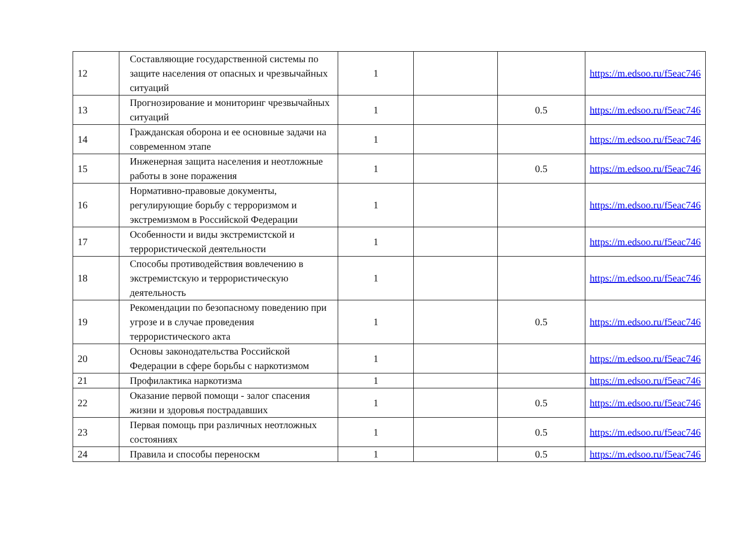| 12 | Составляющие государственной системы по защите населения от опасных и чрезвычайных ситуаций | 1 | | | https://m.edsoo.ru/f5eac746 |
| 13 | Прогнозирование и мониторинг чрезвычайных ситуаций | 1 | | 0.5 | https://m.edsoo.ru/f5eac746 |
| 14 | Гражданская оборона и ее основные задачи на современном этапе | 1 | | | https://m.edsoo.ru/f5eac746 |
| 15 | Инженерная защита населения и неотложные работы в зоне поражения | 1 | | 0.5 | https://m.edsoo.ru/f5eac746 |
| 16 | Нормативно-правовые документы, регулирующие борьбу с терроризмом и экстремизмом в Российской Федерации | 1 | | | https://m.edsoo.ru/f5eac746 |
| 17 | Особенности и виды экстремистской и террористической деятельности | 1 | | | https://m.edsoo.ru/f5eac746 |
| 18 | Способы противодействия вовлечению в экстремистскую и террористическую деятельность | 1 | | | https://m.edsoo.ru/f5eac746 |
| 19 | Рекомендации по безопасному поведению при угрозе и в случае проведения террористического акта | 1 | | 0.5 | https://m.edsoo.ru/f5eac746 |
| 20 | Основы законодательства Российской Федерации в сфере борьбы с наркотизмом | 1 | | | https://m.edsoo.ru/f5eac746 |
| 21 | Профилактика наркотизма | 1 | | | https://m.edsoo.ru/f5eac746 |
| 22 | Оказание первой помощи - залог спасения жизни и здоровья пострадавших | 1 | | 0.5 | https://m.edsoo.ru/f5eac746 |
| 23 | Первая помощь при различных неотложных состояниях | 1 | | 0.5 | https://m.edsoo.ru/f5eac746 |
| 24 | Правила и способы переноскм | 1 | | 0.5 | https://m.edsoo.ru/f5eac746 |